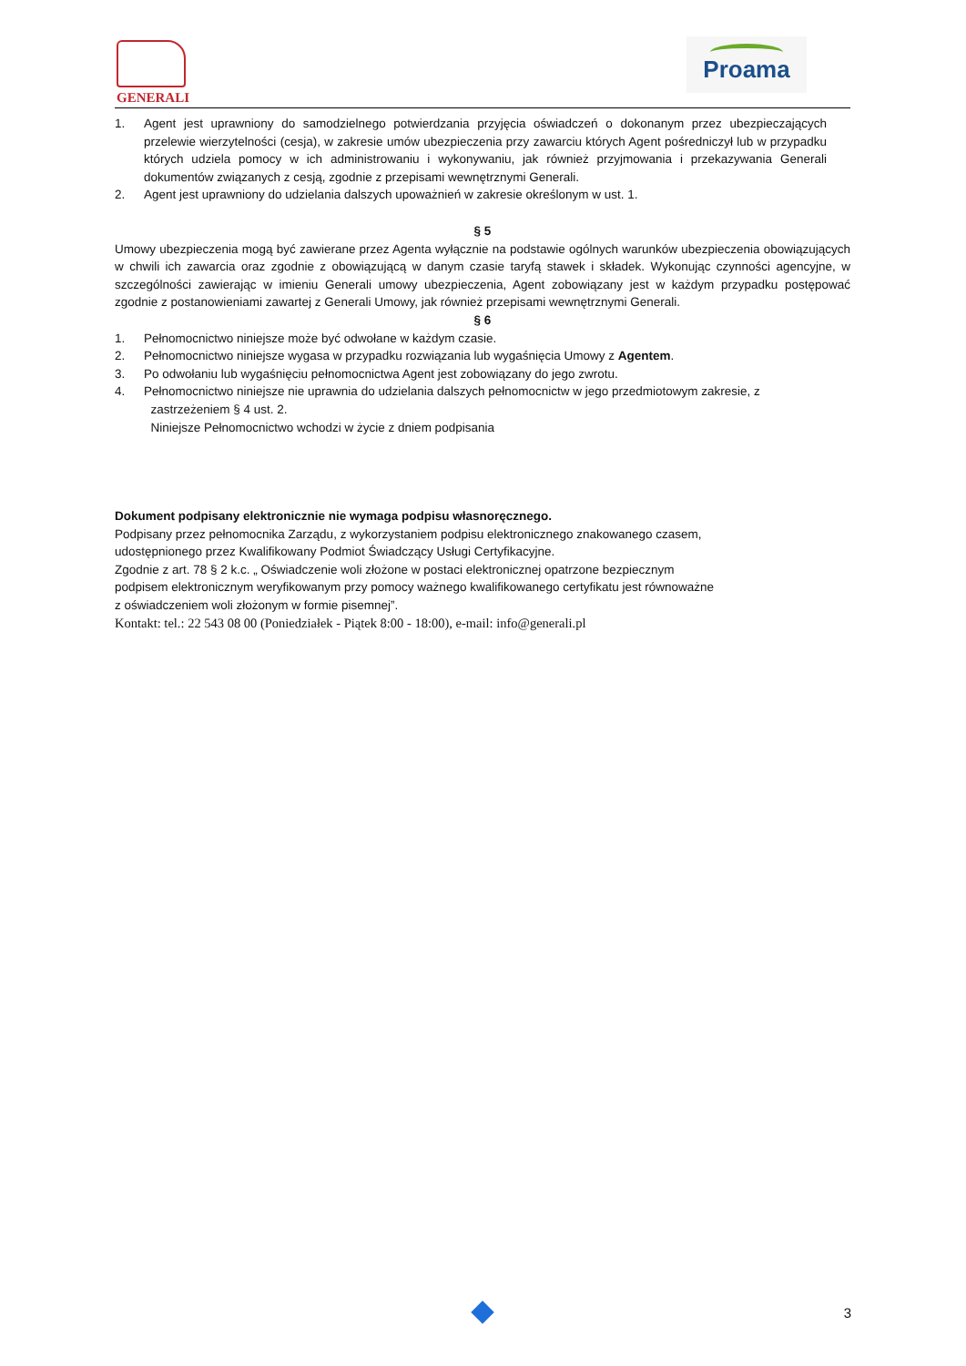GENERALI Proama
1. Agent jest uprawniony do samodzielnego potwierdzania przyjęcia oświadczeń o dokonanym przez ubezpieczających przelewie wierzytelności (cesja), w zakresie umów ubezpieczenia przy zawarciu których Agent pośredniczył lub w przypadku których udziela pomocy w ich administrowaniu i wykonywaniu, jak również przyjmowania i przekazywania Generali dokumentów związanych z cesją, zgodnie z przepisami wewnętrznymi Generali.
2. Agent jest uprawniony do udzielania dalszych upoważnień w zakresie określonym w ust. 1.
§ 5
Umowy ubezpieczenia mogą być zawierane przez Agenta wyłącznie na podstawie ogólnych warunków ubezpieczenia obowiązujących w chwili ich zawarcia oraz zgodnie z obowiązującą w danym czasie taryfą stawek i składek. Wykonując czynności agencyjne, w szczególności zawierając w imieniu Generali umowy ubezpieczenia, Agent zobowiązany jest w każdym przypadku postępować zgodnie z postanowieniami zawartej z Generali Umowy, jak również przepisami wewnętrznymi Generali.
§ 6
1. Pełnomocnictwo niniejsze może być odwołane w każdym czasie.
2. Pełnomocnictwo niniejsze wygasa w przypadku rozwiązania lub wygaśnięcia Umowy z Agentem.
3. Po odwołaniu lub wygaśnięciu pełnomocnictwa Agent jest zobowiązany do jego zwrotu.
4. Pełnomocnictwo niniejsze nie uprawnia do udzielania dalszych pełnomocnictw w jego przedmiotowym zakresie, z
zastrzeżeniem § 4 ust. 2.
Niniejsze Pełnomocnictwo wchodzi w życie z dniem podpisania
Dokument podpisany elektronicznie nie wymaga podpisu własnoręcznego.
Podpisany przez pełnomocnika Zarządu, z wykorzystaniem podpisu elektronicznego znakowanego czasem,
udostępnionego przez Kwalifikowany Podmiot Świadczący Usługi Certyfikacyjne.
Zgodnie z art. 78 § 2 k.c. „ Oświadczenie woli złożone w postaci elektronicznej opatrzone bezpiecznym
podpisem elektronicznym weryfikowanym przy pomocy ważnego kwalifikowanego certyfikatu jest równoważne
z oświadczeniem woli złożonym w formie pisemnej”.
Kontakt: tel.: 22 543 08 00 (Poniedziałek - Piątek 8:00 - 18:00), e-mail: info@generali.pl
3